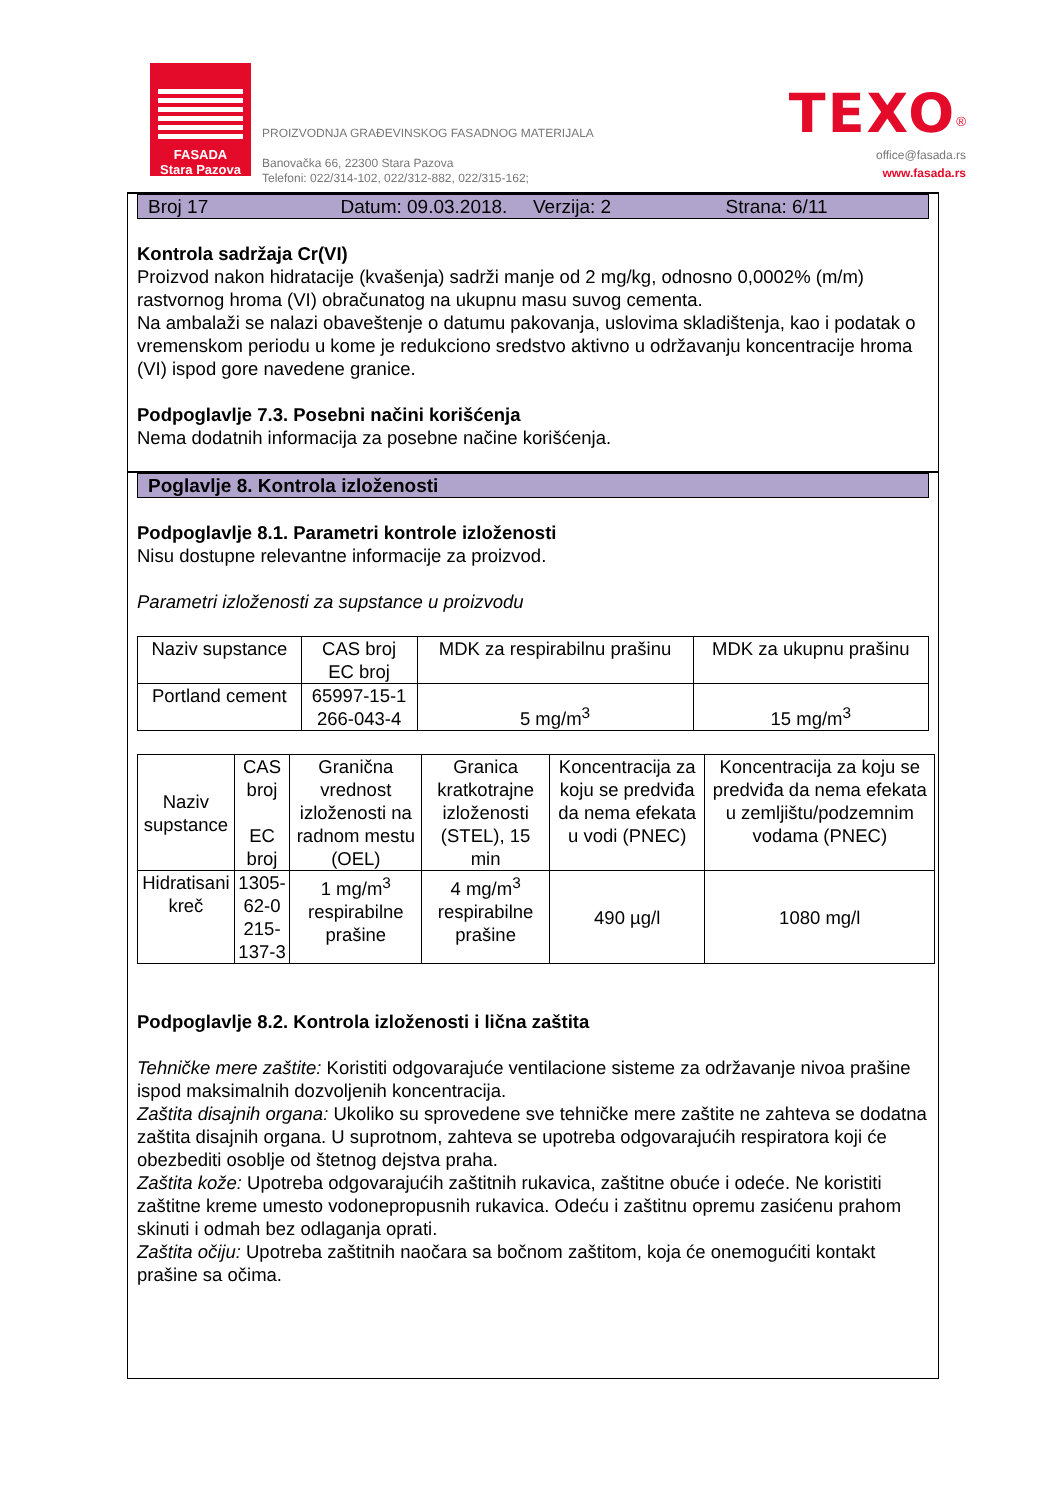FASADA
Stara Pazova
PROIZVODNJA GRAĐEVINSKOG FASADNOG MATERIJALA
Banovačka 66, 22300 Stara Pazova
Telefoni: 022/314-102, 022/312-882, 022/315-162;
TEXO<sup>®</sup>
office@fasada.rs
www.fasada.rs
Broj 17 Datum: 09.03.2018. Verzija: 2 Strana: 6/11
Kontrola sadržaja Cr(VI)
Proizvod nakon hidratacije (kvašenja) sadrži manje od 2 mg/kg, odnosno 0,0002% (m/m) rastvornog hroma (VI) obračunatog na ukupnu masu suvog cementa.
Na ambalaži se nalazi obaveštenje o datumu pakovanja, uslovima skladištenja, kao i podatak o vremenskom periodu u kome je redukciono sredstvo aktivno u održavanju koncentracije hroma (VI) ispod gore navedene granice.
Podpoglavlje 7.3. Posebni načini korišćenja
Nema dodatnih informacija za posebne načine korišćenja.
Poglavlje 8. Kontrola izloženosti
Podpoglavlje 8.1. Parametri kontrole izloženosti
Nisu dostupne relevantne informacije za proizvod.
Parametri izloženosti za supstance u proizvodu
| Naziv supstance | CAS broj EC broj | MDK za respirabilnu prašinu | MDK za ukupnu prašinu |
| Portland cement | 65997-15-1 266-043-4 | 5 mg/m<sup>3</sup> | 15 mg/m<sup>3</sup> |
| Naziv supstance | CAS broj EC broj | Granična vrednost izloženosti na radnom mestu (OEL) | Granica kratkotrajne izloženosti (STEL), 15 min | Koncentracija za koju se predviđa da nema efekata u vodi (PNEC) | Koncentracija za koju se predviđa da nema efekata u zemljištu/podzemnim vodama (PNEC) |
| Hidratisani kreč | 1305-62-0 215-137-3 | 1 mg/m<sup>3</sup> respirabilne prašine | 4 mg/m<sup>3</sup> respirabilne prašine | 490 µg/l | 1080 mg/l |
Podpoglavlje 8.2. Kontrola izloženosti i lična zaštita
Tehničke mere zaštite: Koristiti odgovarajuće ventilacione sisteme za održavanje nivoa prašine ispod maksimalnih dozvoljenih koncentracija.
Zaštita disajnih organa: Ukoliko su sprovedene sve tehničke mere zaštite ne zahteva se dodatna zaštita disajnih organa. U suprotnom, zahteva se upotreba odgovarajućih respiratora koji će obezbediti osoblje od štetnog dejstva praha.
Zaštita kože: Upotreba odgovarajućih zaštitnih rukavica, zaštitne obuće i odeće. Ne koristiti
zaštitne kreme umesto vodonepropusnih rukavica. Odeću i zaštitnu opremu zasićenu prahom skinuti i odmah bez odlaganja oprati.
Zaštita očiju: Upotreba zaštitnih naočara sa bočnom zaštitom, koja će onemogućiti kontakt prašine sa očima.